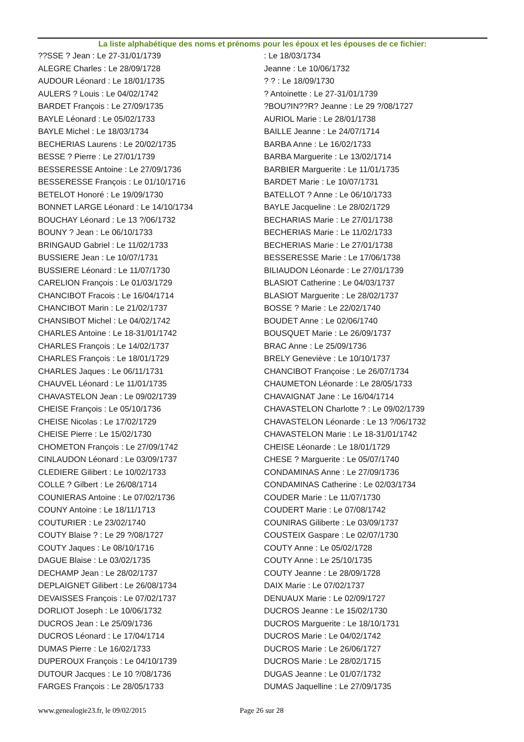La liste alphabétique des noms et prénoms pour les époux et les épouses de ce fichier:
??SSE ? Jean : Le 27-31/01/1739
ALEGRE Charles : Le 28/09/1728
AUDOUR Léonard : Le 18/01/1735
AULERS ? Louis : Le 04/02/1742
BARDET François : Le 27/09/1735
BAYLE Léonard : Le 05/02/1733
BAYLE Michel : Le 18/03/1734
BECHERIAS Laurens : Le 20/02/1735
BESSE ? Pierre : Le 27/01/1739
BESSERESSE Antoine : Le 27/09/1736
BESSERESSE François : Le 01/10/1716
BETELOT Honoré : Le 19/09/1730
BONNET LARGE Léonard : Le 14/10/1734
BOUCHAY Léonard : Le 13 ?/06/1732
BOUNY ? Jean : Le 06/10/1733
BRINGAUD Gabriel : Le 11/02/1733
BUSSIERE Jean : Le 10/07/1731
BUSSIERE Léonard : Le 11/07/1730
CARELION François : Le 01/03/1729
CHANCIBOT Fracois : Le 16/04/1714
CHANCIBOT Marin : Le 21/02/1737
CHANSIBOT Michel : Le 04/02/1742
CHARLES Antoine : Le 18-31/01/1742
CHARLES François : Le 14/02/1737
CHARLES François : Le 18/01/1729
CHARLES Jaques : Le 06/11/1731
CHAUVEL Léonard : Le 11/01/1735
CHAVASTELON Jean : Le 09/02/1739
CHEISE François : Le 05/10/1736
CHEISE Nicolas : Le 17/02/1729
CHEISE Pierre : Le 15/02/1730
CHOMETON François : Le 27/09/1742
CINLAUDON Léonard : Le 03/09/1737
CLEDIERE Gilibert : Le 10/02/1733
COLLE ? Gilbert : Le 26/08/1714
COUNIERAS Antoine : Le 07/02/1736
COUNY Antoine : Le 18/11/1713
COUTURIER : Le 23/02/1740
COUTY Blaise ? : Le 29 ?/08/1727
COUTY Jaques : Le 08/10/1716
DAGUE Blaise : Le 03/02/1735
DECHAMP Jean : Le 28/02/1737
DEPLAIGNET Gilibert : Le 26/08/1734
DEVAISSES François : Le 07/02/1737
DORLIOT Joseph : Le 10/06/1732
DUCROS Jean : Le 25/09/1736
DUCROS Léonard : Le 17/04/1714
DUMAS Pierre : Le 16/02/1733
DUPEROUX François : Le 04/10/1739
DUTOUR Jacques : Le 10 ?/08/1736
FARGES François : Le 28/05/1733
: Le 18/03/1734
Jeanne : Le 10/06/1732
? ? : Le 18/09/1730
? Antoinette : Le 27-31/01/1739
?BOU?IN??R? Jeanne : Le 29 ?/08/1727
AURIOL Marie : Le 28/01/1738
BAILLE Jeanne : Le 24/07/1714
BARBA Anne : Le 16/02/1733
BARBA Marguerite : Le 13/02/1714
BARBIER Marguerite : Le 11/01/1735
BARDET Marie : Le 10/07/1731
BATELLOT ? Anne : Le 06/10/1733
BAYLE Jacqueline : Le 28/02/1729
BECHARIAS Marie : Le 27/01/1738
BECHERIAS Marie : Le 11/02/1733
BECHERIAS Marie : Le 27/01/1738
BESSERESSE Marie : Le 17/06/1738
BILIAUDON Léonarde : Le 27/01/1739
BLASIOT Catherine : Le 04/03/1737
BLASIOT Marguerite : Le 28/02/1737
BOSSE ? Marie : Le 22/02/1740
BOUDET Anne : Le 02/06/1740
BOUSQUET Marie : Le 26/09/1737
BRAC Anne : Le 25/09/1736
BRELY Geneviève : Le 10/10/1737
CHANCIBOT Françoise : Le 26/07/1734
CHAUMETON Léonarde : Le 28/05/1733
CHAVAIGNAT Jane : Le 16/04/1714
CHAVASTELON Charlotte ? : Le 09/02/1739
CHAVASTELON Léonarde : Le 13 ?/06/1732
CHAVASTELON Marie : Le 18-31/01/1742
CHEISE Léonarde : Le 18/01/1729
CHESE ? Marguerite : Le 05/07/1740
CONDAMINAS Anne : Le 27/09/1736
CONDAMINAS Catherine : Le 02/03/1734
COUDER Marie : Le 11/07/1730
COUDERT Marie : Le 07/08/1742
COUNIRAS Giliberte : Le 03/09/1737
COUSTEIX Gaspare : Le 02/07/1730
COUTY Anne : Le 05/02/1728
COUTY Anne : Le 25/10/1735
COUTY Jeanne : Le 28/09/1728
DAIX Marie : Le 07/02/1737
DENUAUX Marie : Le 02/09/1727
DUCROS Jeanne : Le 15/02/1730
DUCROS Marguerite : Le 18/10/1731
DUCROS Marie : Le 04/02/1742
DUCROS Marie : Le 26/06/1727
DUCROS Marie : Le 28/02/1715
DUGAS Jeanne : Le 01/07/1732
DUMAS Jaquelline : Le 27/09/1735
www.genealogie23.fr, le 09/02/2015 Page 26 sur 28